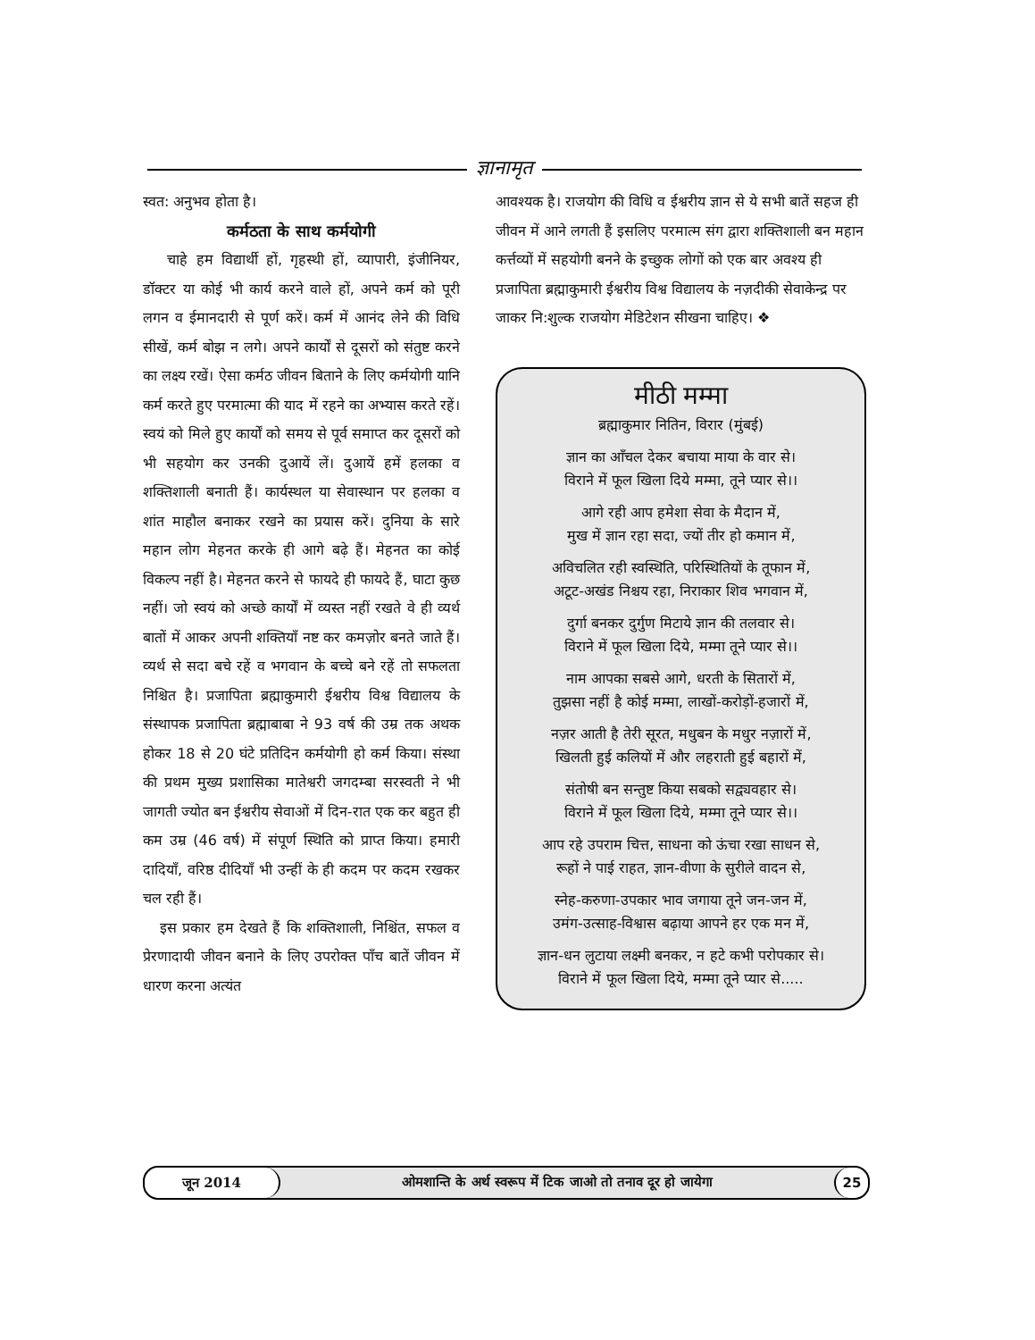ज्ञानामृत
स्वत: अनुभव होता है।
कर्मठता के साथ कर्मयोगी
चाहे हम विद्यार्थी हों, गृहस्थी हों, व्यापारी, इंजीनियर, डॉक्टर या कोई भी कार्य करने वाले हों, अपने कर्म को पूरी लगन व ईमानदारी से पूर्ण करें। कर्म में आनंद लेने की विधि सीखें, कर्म बोझ न लगे। अपने कार्यों से दूसरों को संतुष्ट करने का लक्ष्य रखें। ऐसा कर्मठ जीवन बिताने के लिए कर्मयोगी यानि कर्म करते हुए परमात्मा की याद में रहने का अभ्यास करते रहें। स्वयं को मिले हुए कार्यों को समय से पूर्व समाप्त कर दूसरों को भी सहयोग कर उनकी दुआयें लें। दुआयें हमें हलका व शक्तिशाली बनाती हैं। कार्यस्थल या सेवास्थान पर हलका व शांत माहौल बनाकर रखने का प्रयास करें। दुनिया के सारे महान लोग मेहनत करके ही आगे बढ़े हैं। मेहनत का कोई विकल्प नहीं है। मेहनत करने से फायदे ही फायदे हैं, घाटा कुछ नहीं। जो स्वयं को अच्छे कार्यों में व्यस्त नहीं रखते वे ही व्यर्थ बातों में आकर अपनी शक्तियाँ नष्ट कर कमज़ोर बनते जाते हैं। व्यर्थ से सदा बचे रहें व भगवान के बच्चे बने रहें तो सफलता निश्चित है। प्रजापिता ब्रह्माकुमारी ईश्वरीय विश्व विद्यालय के संस्थापक प्रजापिता ब्रह्माबाबा ने 93 वर्ष की उम्र तक अथक होकर 18 से 20 घंटे प्रतिदिन कर्मयोगी हो कर्म किया। संस्था की प्रथम मुख्य प्रशासिका मातेश्वरी जगदम्बा सरस्वती ने भी जागती ज्योत बन ईश्वरीय सेवाओं में दिन-रात एक कर बहुत ही कम उम्र (46 वर्ष) में संपूर्ण स्थिति को प्राप्त किया। हमारी दादियाँ, वरिष्ठ दीदियाँ भी उन्हीं के ही कदम पर कदम रखकर चल रही हैं।
इस प्रकार हम देखते हैं कि शक्तिशाली, निश्चिंत, सफल व प्रेरणादायी जीवन बनाने के लिए उपरोक्त पाँच बातें जीवन में धारण करना अत्यंत
आवश्यक है। राजयोग की विधि व ईश्वरीय ज्ञान से ये सभी बातें सहज ही जीवन में आने लगती हैं इसलिए परमात्म संग द्वारा शक्तिशाली बन महान कर्त्तव्यों में सहयोगी बनने के इच्छुक लोगों को एक बार अवश्य ही प्रजापिता ब्रह्माकुमारी ईश्वरीय विश्व विद्यालय के नज़दीकी सेवाकेन्द्र पर जाकर नि:शुल्क राजयोग मेडिटेशन सीखना चाहिए। ❖
मीठी मम्मा
ब्रह्माकुमार नितिन, विरार (मुंबई)
ज्ञान का आँचल देकर बचाया माया के वार से।
विराने में फूल खिला दिये मम्मा, तूने प्यार से।।
आगे रही आप हमेशा सेवा के मैदान में,
मुख में ज्ञान रहा सदा, ज्यों तीर हो कमान में,
अविचलित रही स्वस्थिति, परिस्थितियों के तूफान में,
अटूट-अखंड निश्चय रहा, निराकार शिव भगवान में,
दुर्गा बनकर दुर्गुण मिटाये ज्ञान की तलवार से।
विराने में फूल खिला दिये, मम्मा तूने प्यार से।।
नाम आपका सबसे आगे, धरती के सितारों में,
तुझसा नहीं है कोई मम्मा, लाखों-करोड़ों-हजारों में,
नज़र आती है तेरी सूरत, मधुबन के मधुर नज़ारों में,
खिलती हुई कलियों में और लहराती हुई बहारों में,
संतोषी बन सन्तुष्ट किया सबको सद्व्यवहार से।
विराने में फूल खिला दिये, मम्मा तूने प्यार से।।
आप रहे उपराम चित्त, साधना को ऊंचा रखा साधन से,
रूहों ने पाई राहत, ज्ञान-वीणा के सुरीले वादन से,
स्नेह-करुणा-उपकार भाव जगाया तूने जन-जन में,
उमंग-उत्साह-विश्वास बढ़ाया आपने हर एक मन में,
ज्ञान-धन लुटाया लक्ष्मी बनकर, न हटे कभी परोपकार से।
विराने में फूल खिला दिये, मम्मा तूने प्यार से.....
जून 2014
ओमशान्ति के अर्थ स्वरूप में टिक जाओ तो तनाव दूर हो जायेगा
25